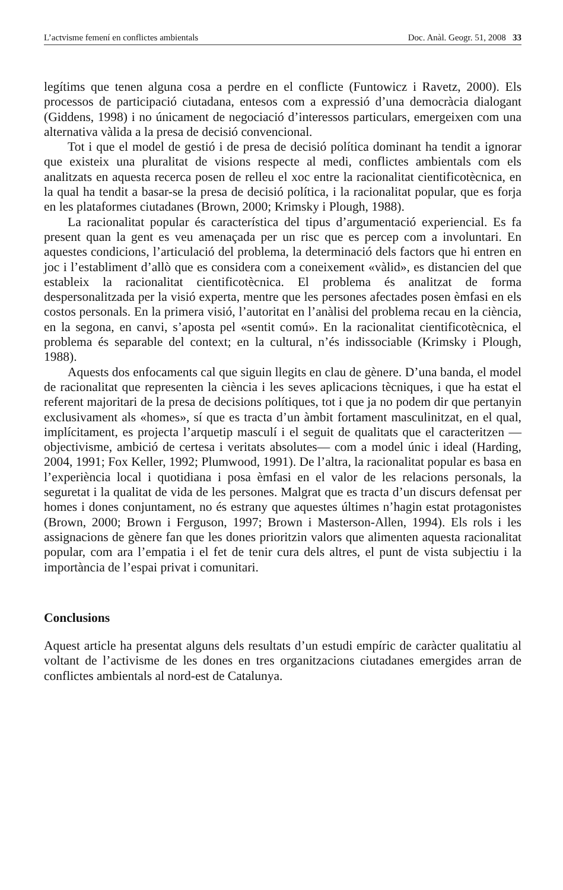L’actvisme femení en conflictes ambientals Doc. Anàl. Geogr. 51, 2008 33
legítims que tenen alguna cosa a perdre en el conflicte (Funtowicz i Ravetz, 2000). Els processos de participació ciutadana, entesos com a expressió d’una democràcia dialogant (Giddens, 1998) i no únicament de negociació d’interessos particulars, emergeixen com una alternativa vàlida a la presa de decisió convencional.
Tot i que el model de gestió i de presa de decisió política dominant ha tendit a ignorar que existeix una pluralitat de visions respecte al medi, conflictes ambientals com els analitzats en aquesta recerca posen de relleu el xoc entre la racionalitat cientificotècnica, en la qual ha tendit a basar-se la presa de decisió política, i la racionalitat popular, que es forja en les plataformes ciutadanes (Brown, 2000; Krimsky i Plough, 1988).
La racionalitat popular és característica del tipus d’argumentació experiencial. Es fa present quan la gent es veu amenaçada per un risc que es percep com a involuntari. En aquestes condicions, l’articulació del problema, la determinació dels factors que hi entren en joc i l’establiment d’allò que es considera com a coneixement «vàlid», es distancien del que estableix la racionalitat cientificotècnica. El problema és analitzat de forma despersonalitzada per la visió experta, mentre que les persones afectades posen èmfasi en els costos personals. En la primera visió, l’autoritat en l’anàlisi del problema recau en la ciència, en la segona, en canvi, s’aposta pel «sentit comú». En la racionalitat cientificotècnica, el problema és separable del context; en la cultural, n’és indissociable (Krimsky i Plough, 1988).
Aquests dos enfocaments cal que siguin llegits en clau de gènere. D’una banda, el model de racionalitat que representen la ciència i les seves aplicacions tècniques, i que ha estat el referent majoritari de la presa de decisions polítiques, tot i que ja no podem dir que pertanyin exclusivament als «homes», sí que es tracta d’un àmbit fortament masculinitzat, en el qual, implícitament, es projecta l’arquetip masculí i el seguit de qualitats que el caracteritzen —objectivisme, ambició de certesa i veritats absolutes— com a model únic i ideal (Harding, 2004, 1991; Fox Keller, 1992; Plumwood, 1991). De l’altra, la racionalitat popular es basa en l’experiència local i quotidiana i posa èmfasi en el valor de les relacions personals, la seguretat i la qualitat de vida de les persones. Malgrat que es tracta d’un discurs defensat per homes i dones conjuntament, no és estrany que aquestes últimes n’hagin estat protagonistes (Brown, 2000; Brown i Ferguson, 1997; Brown i Masterson-Allen, 1994). Els rols i les assignacions de gènere fan que les dones prioritzin valors que alimenten aquesta racionalitat popular, com ara l’empatia i el fet de tenir cura dels altres, el punt de vista subjectiu i la importància de l’espai privat i comunitari.
Conclusions
Aquest article ha presentat alguns dels resultats d’un estudi empíric de caràcter qualitatiu al voltant de l’activisme de les dones en tres organitzacions ciutadanes emergides arran de conflictes ambientals al nord-est de Catalunya.